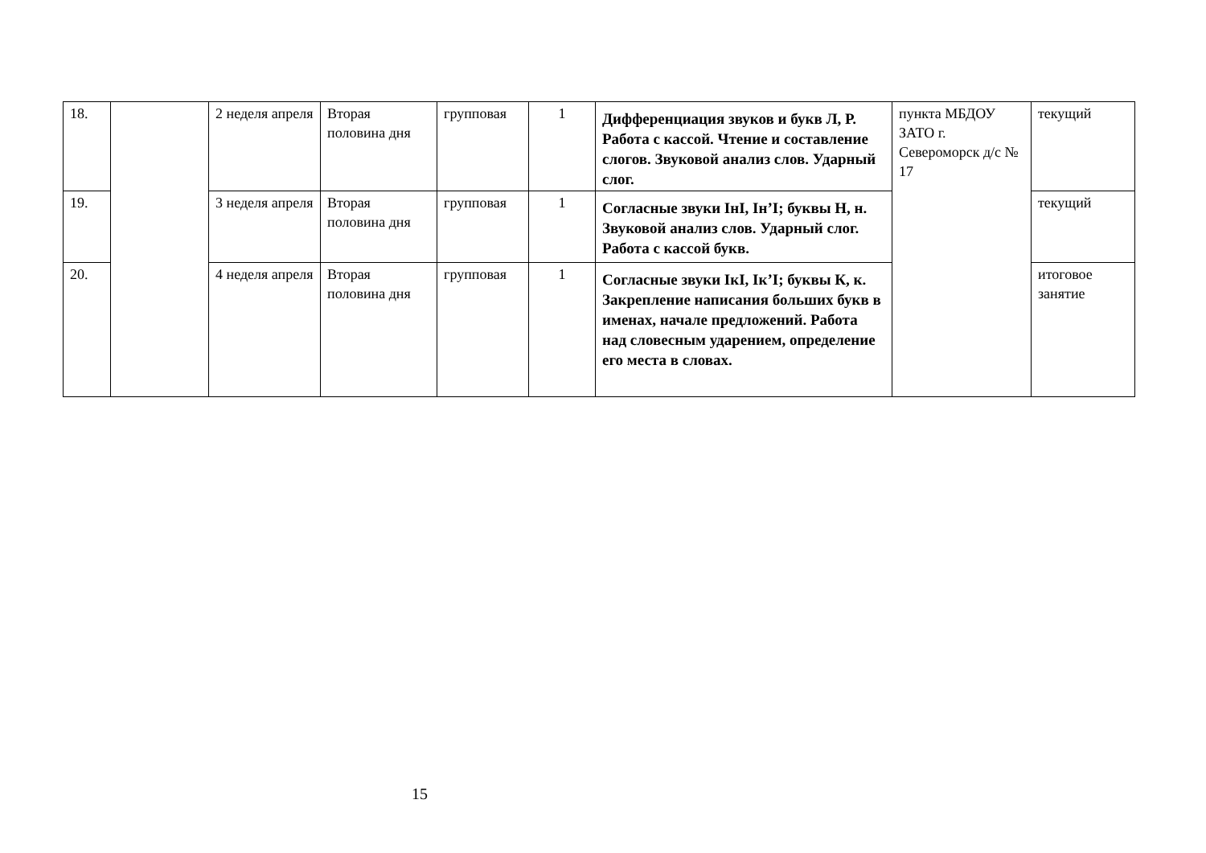| 18. | | 2 неделя апреля | Вторая половина дня | групповая | 1 | Дифференциация звуков и букв Л, Р. Работа с кассой. Чтение и составление слогов. Звуковой анализ слов. Ударный слог. | пункта МБДОУ ЗАТО г. Североморск д/с № 17 | текущий |
| 19. | | 3 неделя апреля | Вторая половина дня | групповая | 1 | Согласные звуки IнI, Iн’I; буквы Н, н. Звуковой анализ слов. Ударный слог. Работа с кассой букв. | | текущий |
| 20. | | 4 неделя апреля | Вторая половина дня | групповая | 1 | Согласные звуки IкI, Iк’I; буквы К, к. Закрепление написания больших букв в именах, начале предложений. Работа над словесным ударением, определение его места в словах. | | итоговое занятие |
15